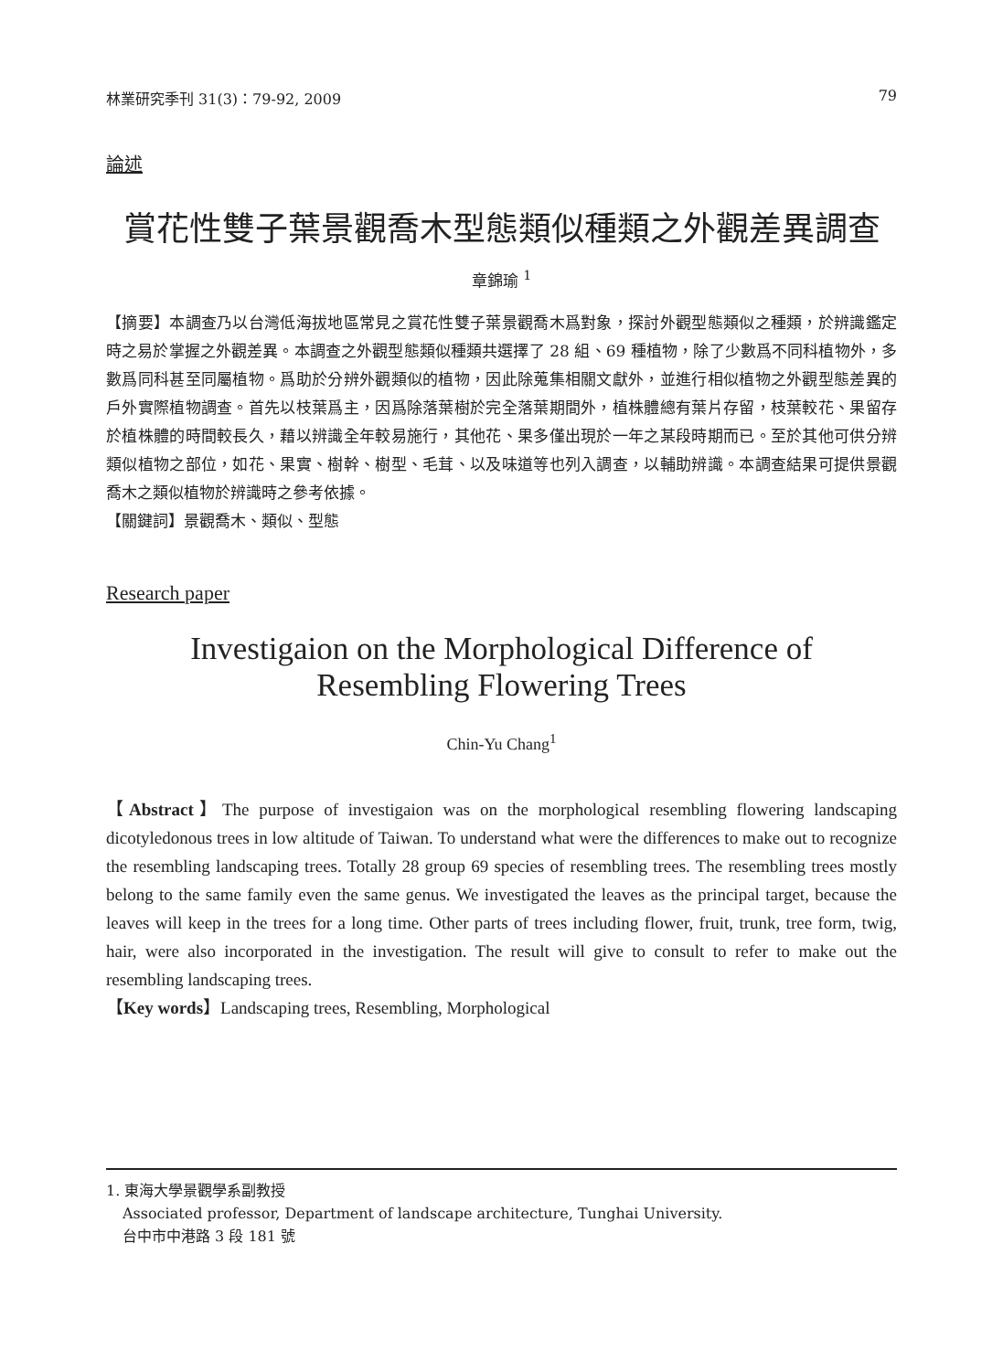林業研究季刊 31(3)：79-92, 2009 79
論述
賞花性雙子葉景觀喬木型態類似種類之外觀差異調查
章錦瑜 <sup>1</sup>
【摘要】本調查乃以台灣低海拔地區常見之賞花性雙子葉景觀喬木爲對象，探討外觀型態類似之種類，於辨識鑑定時之易於掌握之外觀差異。本調查之外觀型態類似種類共選擇了 28 組、69 種植物，除了少數爲不同科植物外，多數爲同科甚至同屬植物。爲助於分辨外觀類似的植物，因此除蒐集相關文獻外，並進行相似植物之外觀型態差異的戶外實際植物調查。首先以枝葉爲主，因爲除落葉樹於完全落葉期間外，植株體總有葉片存留，枝葉較花、果留存於植株體的時間較長久，藉以辨識全年較易施行，其他花、果多僅出現於一年之某段時期而已。至於其他可供分辨類似植物之部位，如花、果實、樹幹、樹型、毛茸、以及味道等也列入調查，以輔助辨識。本調查結果可提供景觀喬木之類似植物於辨識時之參考依據。
【關鍵詞】景觀喬木、類似、型態
Research paper
Investigaion on the Morphological Difference of
Resembling Flowering Trees
Chin-Yu Chang<sup>1</sup>
【Abstract】The purpose of investigaion was on the morphological resembling flowering landscaping dicotyledonous trees in low altitude of Taiwan. To understand what were the differences to make out to recognize the resembling landscaping trees. Totally 28 group 69 species of resembling trees. The resembling trees mostly belong to the same family even the same genus. We investigated the leaves as the principal target, because the leaves will keep in the trees for a long time. Other parts of trees including flower, fruit, trunk, tree form, twig, hair, were also incorporated in the investigation. The result will give to consult to refer to make out the resembling landscaping trees.
【Key words】Landscaping trees, Resembling, Morphological
1. 東海大學景觀學系副教授
Associated professor, Department of landscape architecture, Tunghai University.
台中市中港路 3 段 181 號